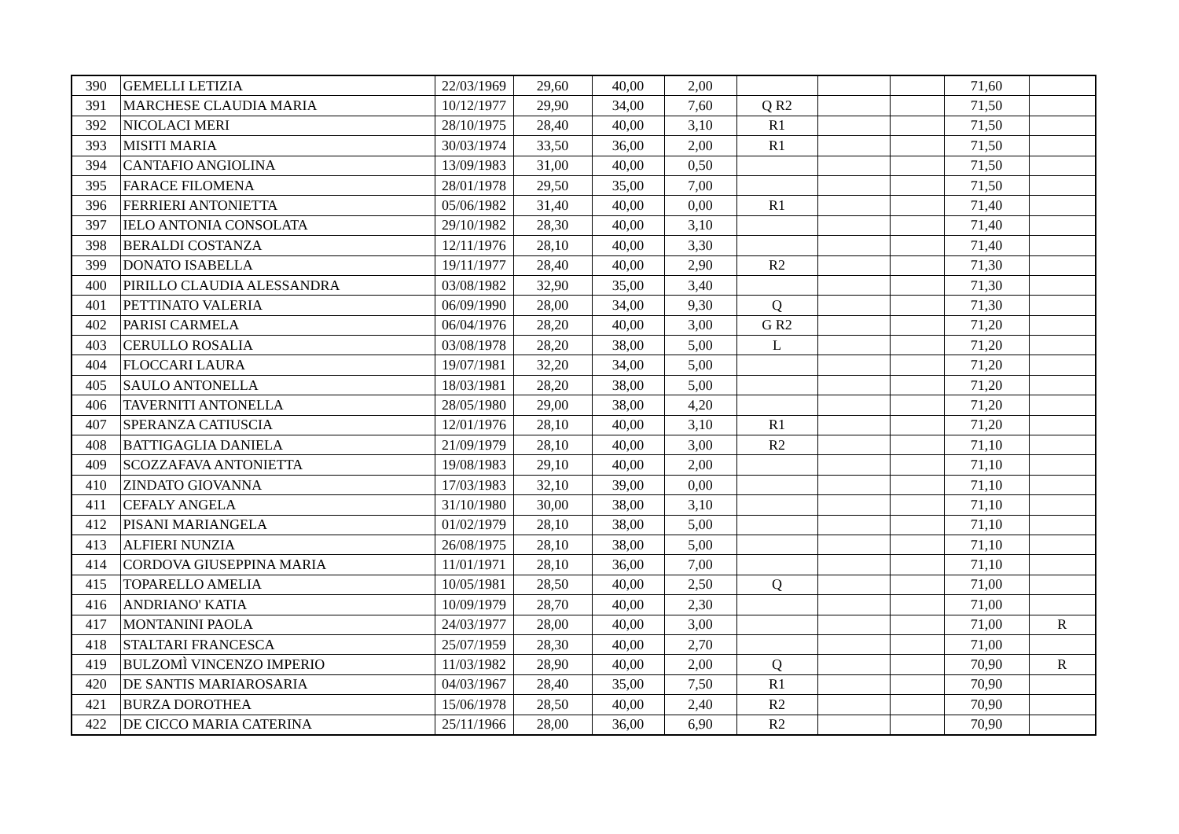| 390 | GEMELLI LETIZIA | 22/03/1969 | 29,60 | 40,00 | 2,00 | | | | 71,60 | |
| 391 | MARCHESE CLAUDIA MARIA | 10/12/1977 | 29,90 | 34,00 | 7,60 | Q R2 | | | 71,50 | |
| 392 | NICOLACI MERI | 28/10/1975 | 28,40 | 40,00 | 3,10 | R1 | | | 71,50 | |
| 393 | MISITI MARIA | 30/03/1974 | 33,50 | 36,00 | 2,00 | R1 | | | 71,50 | |
| 394 | CANTAFIO ANGIOLINA | 13/09/1983 | 31,00 | 40,00 | 0,50 | | | | 71,50 | |
| 395 | FARACE FILOMENA | 28/01/1978 | 29,50 | 35,00 | 7,00 | | | | 71,50 | |
| 396 | FERRIERI ANTONIETTA | 05/06/1982 | 31,40 | 40,00 | 0,00 | R1 | | | 71,40 | |
| 397 | IELO ANTONIA CONSOLATA | 29/10/1982 | 28,30 | 40,00 | 3,10 | | | | 71,40 | |
| 398 | BERALDI COSTANZA | 12/11/1976 | 28,10 | 40,00 | 3,30 | | | | 71,40 | |
| 399 | DONATO ISABELLA | 19/11/1977 | 28,40 | 40,00 | 2,90 | R2 | | | 71,30 | |
| 400 | PIRILLO CLAUDIA ALESSANDRA | 03/08/1982 | 32,90 | 35,00 | 3,40 | | | | 71,30 | |
| 401 | PETTINATO VALERIA | 06/09/1990 | 28,00 | 34,00 | 9,30 | Q | | | 71,30 | |
| 402 | PARISI CARMELA | 06/04/1976 | 28,20 | 40,00 | 3,00 | G R2 | | | 71,20 | |
| 403 | CERULLO ROSALIA | 03/08/1978 | 28,20 | 38,00 | 5,00 | L | | | 71,20 | |
| 404 | FLOCCARI LAURA | 19/07/1981 | 32,20 | 34,00 | 5,00 | | | | 71,20 | |
| 405 | SAULO ANTONELLA | 18/03/1981 | 28,20 | 38,00 | 5,00 | | | | 71,20 | |
| 406 | TAVERNITI ANTONELLA | 28/05/1980 | 29,00 | 38,00 | 4,20 | | | | 71,20 | |
| 407 | SPERANZA CATIUSCIA | 12/01/1976 | 28,10 | 40,00 | 3,10 | R1 | | | 71,20 | |
| 408 | BATTIGAGLIA DANIELA | 21/09/1979 | 28,10 | 40,00 | 3,00 | R2 | | | 71,10 | |
| 409 | SCOZZAFAVA ANTONIETTA | 19/08/1983 | 29,10 | 40,00 | 2,00 | | | | 71,10 | |
| 410 | ZINDATO GIOVANNA | 17/03/1983 | 32,10 | 39,00 | 0,00 | | | | 71,10 | |
| 411 | CEFALY ANGELA | 31/10/1980 | 30,00 | 38,00 | 3,10 | | | | 71,10 | |
| 412 | PISANI MARIANGELA | 01/02/1979 | 28,10 | 38,00 | 5,00 | | | | 71,10 | |
| 413 | ALFIERI NUNZIA | 26/08/1975 | 28,10 | 38,00 | 5,00 | | | | 71,10 | |
| 414 | CORDOVA GIUSEPPINA MARIA | 11/01/1971 | 28,10 | 36,00 | 7,00 | | | | 71,10 | |
| 415 | TOPARELLO AMELIA | 10/05/1981 | 28,50 | 40,00 | 2,50 | Q | | | 71,00 | |
| 416 | ANDRIANO' KATIA | 10/09/1979 | 28,70 | 40,00 | 2,30 | | | | 71,00 | |
| 417 | MONTANINI PAOLA | 24/03/1977 | 28,00 | 40,00 | 3,00 | | | | 71,00 | R |
| 418 | STALTARI FRANCESCA | 25/07/1959 | 28,30 | 40,00 | 2,70 | | | | 71,00 | |
| 419 | BULZOMÌ VINCENZO IMPERIO | 11/03/1982 | 28,90 | 40,00 | 2,00 | Q | | | 70,90 | R |
| 420 | DE SANTIS MARIAROSARIA | 04/03/1967 | 28,40 | 35,00 | 7,50 | R1 | | | 70,90 | |
| 421 | BURZA DOROTHEA | 15/06/1978 | 28,50 | 40,00 | 2,40 | R2 | | | 70,90 | |
| 422 | DE CICCO MARIA CATERINA | 25/11/1966 | 28,00 | 36,00 | 6,90 | R2 | | | 70,90 | |